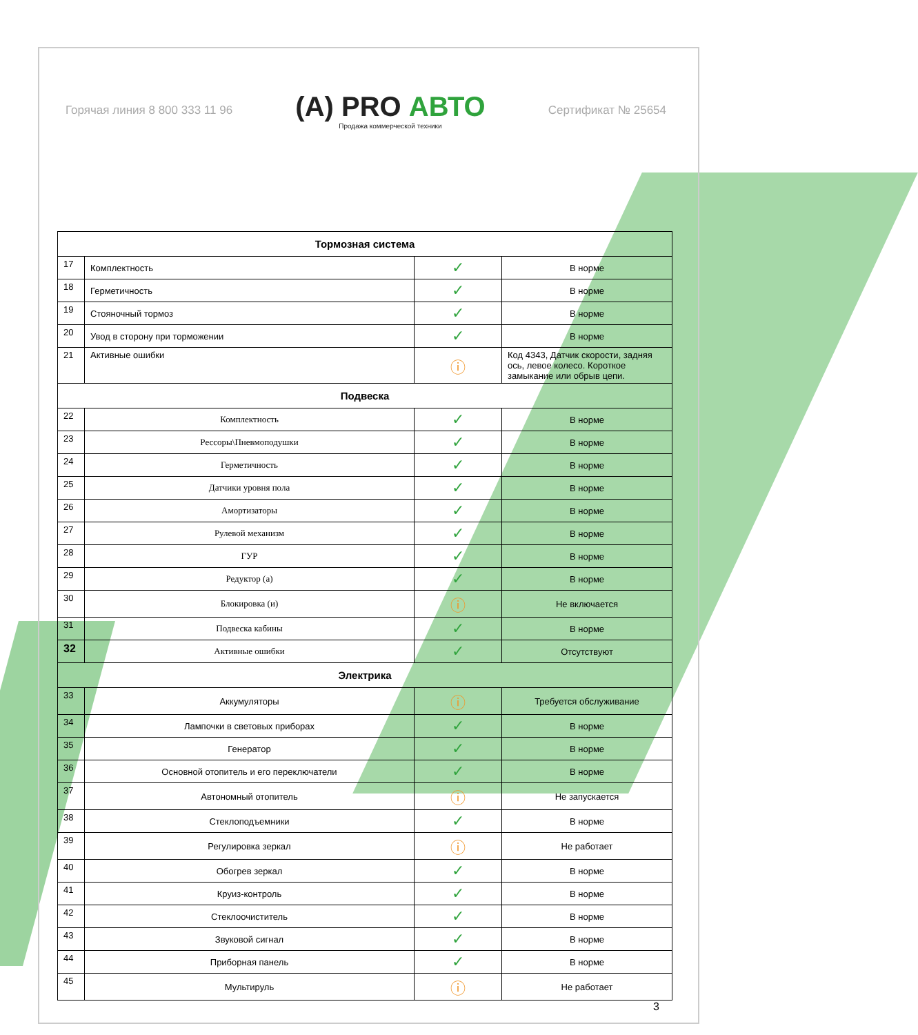Горячая линия 8 800 333 11 96
(A) PRO АВТО
Продажа коммерческой техники
Сертификат № 25654
| Тормозная система | | | |
| --- | --- | --- | --- |
| 17 | Комплектность | ✓ | В норме |
| 18 | Герметичность | ✓ | В норме |
| 19 | Стояночный тормоз | ✓ | В норме |
| 20 | Увод в сторону при торможении | ✓ | В норме |
| 21 | Активные ошибки | ⓘ | Код 4343, Датчик скорости, задняя ось, левое колесо. Короткое замыкание или обрыв цепи. |
| Подвеска | | | |
| 22 | Комплектность | ✓ | В норме |
| 23 | Рессоры\Пневмоподушки | ✓ | В норме |
| 24 | Герметичность | ✓ | В норме |
| 25 | Датчики уровня пола | ✓ | В норме |
| 26 | Амортизаторы | ✓ | В норме |
| 27 | Рулевой механизм | ✓ | В норме |
| 28 | ГУР | ✓ | В норме |
| 29 | Редуктор (а) | ✓ | В норме |
| 30 | Блокировка (и) | ⓘ | Не включается |
| 31 | Подвеска кабины | ✓ | В норме |
| 32 | Активные ошибки | ✓ | Отсутствуют |
| Электрика | | | |
| 33 | Аккумуляторы | ⓘ | Требуется обслуживание |
| 34 | Лампочки в световых приборах | ✓ | В норме |
| 35 | Генератор | ✓ | В норме |
| 36 | Основной отопитель и его переключатели | ✓ | В норме |
| 37 | Автономный отопитель | ⓘ | Не запускается |
| 38 | Стеклоподъемники | ✓ | В норме |
| 39 | Регулировка зеркал | ⓘ | Не работает |
| 40 | Обогрев зеркал | ✓ | В норме |
| 41 | Круиз-контроль | ✓ | В норме |
| 42 | Стеклоочиститель | ✓ | В норме |
| 43 | Звуковой сигнал | ✓ | В норме |
| 44 | Приборная панель | ✓ | В норме |
| 45 | Мультируль | ⓘ | Не работает |
3